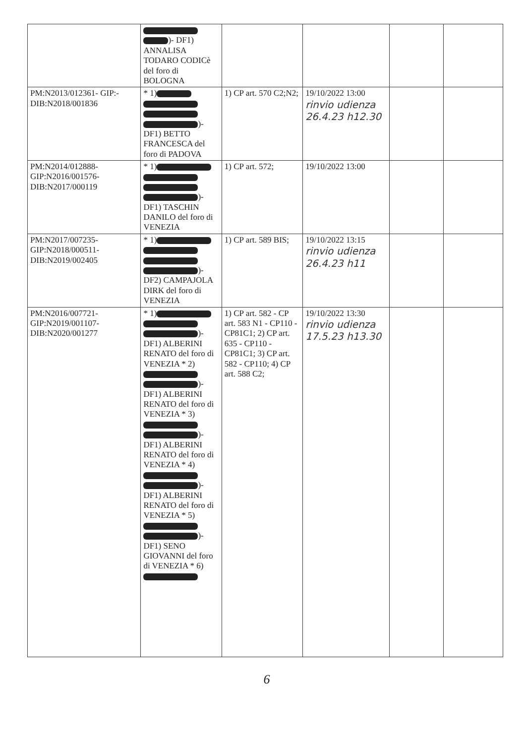| | )- DF1) ANNALISA TODARO CODICè del foro di BOLOGNA | | | | |
| PM:N2013/012361- GIP:-DIB:N2018/001836 | * 1) )- DF1) BETTO FRANCESCA del foro di PADOVA | 1) CP art. 570 C2;N2; | 19/10/2022 13:00 rinvio udienza 26.4.23 h12.30 | | |
| PM:N2014/012888-GIP:N2016/001576-DIB:N2017/000119 | * 1) )- DF1) TASCHIN DANILO del foro di VENEZIA | 1) CP art. 572; | 19/10/2022 13:00 | | |
| PM:N2017/007235-GIP:N2018/000511-DIB:N2019/002405 | * 1) )- DF2) CAMPAJOLA DIRK del foro di VENEZIA | 1) CP art. 589 BIS; | 19/10/2022 13:15 rinvio udienza 26.4.23 h11 | | |
| PM:N2016/007721-GIP:N2019/001107-DIB:N2020/001277 | * 1) )- DF1) ALBERINI RENATO del foro di VENEZIA * 2) )- DF1) ALBERINI RENATO del foro di VENEZIA * 3) )- DF1) ALBERINI RENATO del foro di VENEZIA * 4) )- DF1) ALBERINI RENATO del foro di VENEZIA * 5) )- DF1) SENO GIOVANNI del foro di VENEZIA * 6) | 1) CP art. 582 - CP art. 583 N1 - CP110 - CP81C1; 2) CP art. 635 - CP110 - CP81C1; 3) CP art. 582 - CP110; 4) CP art. 588 C2; | 19/10/2022 13:30 rinvio udienza 17.5.23 h13.30 | | |
6